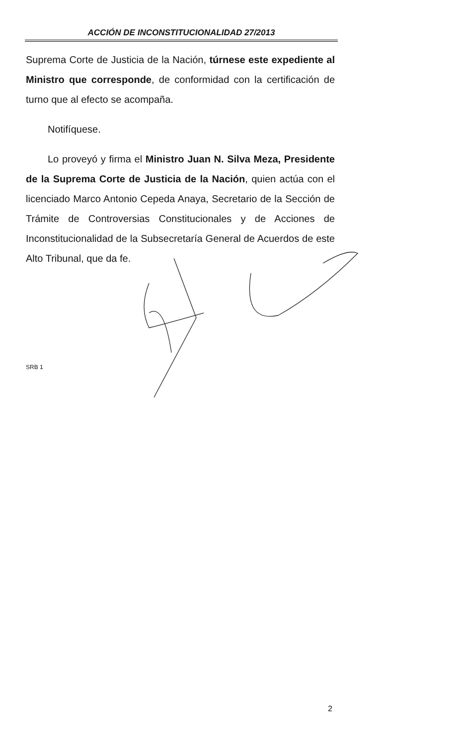ACCIÓN DE INCONSTITUCIONALIDAD 27/2013
Suprema Corte de Justicia de la Nación, túrnese este expediente al Ministro que corresponde, de conformidad con la certificación de turno que al efecto se acompaña.
Notifíquese.
Lo proveyó y firma el Ministro Juan N. Silva Meza, Presidente de la Suprema Corte de Justicia de la Nación, quien actúa con el licenciado Marco Antonio Cepeda Anaya, Secretario de la Sección de Trámite de Controversias Constitucionales y de Acciones de Inconstitucionalidad de la Subsecretaría General de Acuerdos de este Alto Tribunal, que da fe.
SRB 1
2